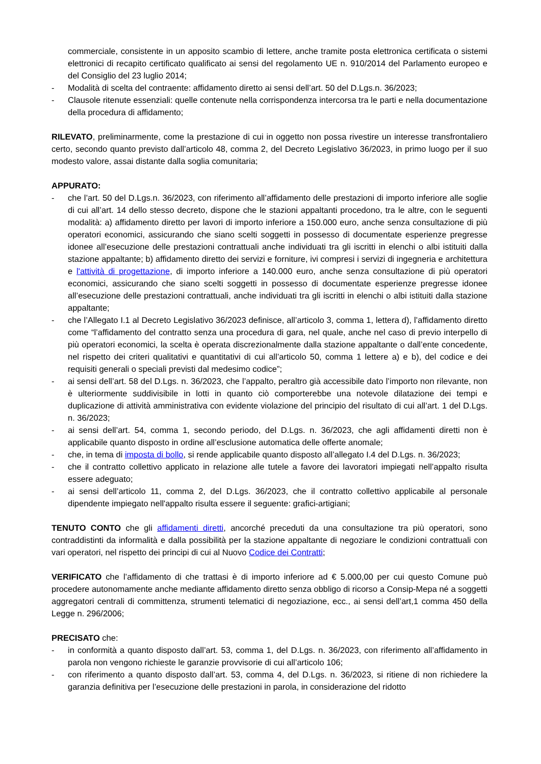commerciale, consistente in un apposito scambio di lettere, anche tramite posta elettronica certificata o sistemi elettronici di recapito certificato qualificato ai sensi del regolamento UE n. 910/2014 del Parlamento europeo e del Consiglio del 23 luglio 2014;
- Modalità di scelta del contraente: affidamento diretto ai sensi dell’art. 50 del D.Lgs.n. 36/2023;
- Clausole ritenute essenziali: quelle contenute nella corrispondenza intercorsa tra le parti e nella documentazione della procedura di affidamento;
RILEVATO, preliminarmente, come la prestazione di cui in oggetto non possa rivestire un interesse transfrontaliero certo, secondo quanto previsto dall’articolo 48, comma 2, del Decreto Legislativo 36/2023, in primo luogo per il suo modesto valore, assai distante dalla soglia comunitaria;
APPURATO:
- che l’art. 50 del D.Lgs.n. 36/2023, con riferimento all’affidamento delle prestazioni di importo inferiore alle soglie di cui all’art. 14 dello stesso decreto, dispone che le stazioni appaltanti procedono, tra le altre, con le seguenti modalità: a) affidamento diretto per lavori di importo inferiore a 150.000 euro, anche senza consultazione di più operatori economici, assicurando che siano scelti soggetti in possesso di documentate esperienze pregresse idonee all’esecuzione delle prestazioni contrattuali anche individuati tra gli iscritti in elenchi o albi istituiti dalla stazione appaltante; b) affidamento diretto dei servizi e forniture, ivi compresi i servizi di ingegneria e architettura e l'attività di progettazione, di importo inferiore a 140.000 euro, anche senza consultazione di più operatori economici, assicurando che siano scelti soggetti in possesso di documentate esperienze pregresse idonee all’esecuzione delle prestazioni contrattuali, anche individuati tra gli iscritti in elenchi o albi istituiti dalla stazione appaltante;
- che l’Allegato I.1 al Decreto Legislativo 36/2023 definisce, all’articolo 3, comma 1, lettera d), l’affidamento diretto come “l’affidamento del contratto senza una procedura di gara, nel quale, anche nel caso di previo interpello di più operatori economici, la scelta è operata discrezionalmente dalla stazione appaltante o dall’ente concedente, nel rispetto dei criteri qualitativi e quantitativi di cui all’articolo 50, comma 1 lettere a) e b), del codice e dei requisiti generali o speciali previsti dal medesimo codice”;
- ai sensi dell’art. 58 del D.Lgs. n. 36/2023, che l’appalto, peraltro già accessibile dato l’importo non rilevante, non è ulteriormente suddivisibile in lotti in quanto ciò comporterebbe una notevole dilatazione dei tempi e duplicazione di attività amministrativa con evidente violazione del principio del risultato di cui all’art. 1 del D.Lgs. n. 36/2023;
- ai sensi dell’art. 54, comma 1, secondo periodo, del D.Lgs. n. 36/2023, che agli affidamenti diretti non è applicabile quanto disposto in ordine all’esclusione automatica delle offerte anomale;
- che, in tema di imposta di bollo, si rende applicabile quanto disposto all’allegato I.4 del D.Lgs. n. 36/2023;
- che il contratto collettivo applicato in relazione alle tutele a favore dei lavoratori impiegati nell’appalto risulta essere adeguato;
- ai sensi dell’articolo 11, comma 2, del D.Lgs. 36/2023, che il contratto collettivo applicabile al personale dipendente impiegato nell'appalto risulta essere il seguente: grafici-artigiani;
TENUTO CONTO che gli affidamenti diretti, ancorché preceduti da una consultazione tra più operatori, sono contraddistinti da informalità e dalla possibilità per la stazione appaltante di negoziare le condizioni contrattuali con vari operatori, nel rispetto dei principi di cui al Nuovo Codice dei Contratti;
VERIFICATO che l’affidamento di che trattasi è di importo inferiore ad € 5.000,00 per cui questo Comune può procedere autonomamente anche mediante affidamento diretto senza obbligo di ricorso a Consip-Mepa né a soggetti aggregatori centrali di committenza, strumenti telematici di negoziazione, ecc., ai sensi dell’art,1 comma 450 della Legge n. 296/2006;
PRECISATO che:
- in conformità a quanto disposto dall’art. 53, comma 1, del D.Lgs. n. 36/2023, con riferimento all’affidamento in parola non vengono richieste le garanzie provvisorie di cui all’articolo 106;
- con riferimento a quanto disposto dall’art. 53, comma 4, del D.Lgs. n. 36/2023, si ritiene di non richiedere la garanzia definitiva per l’esecuzione delle prestazioni in parola, in considerazione del ridotto